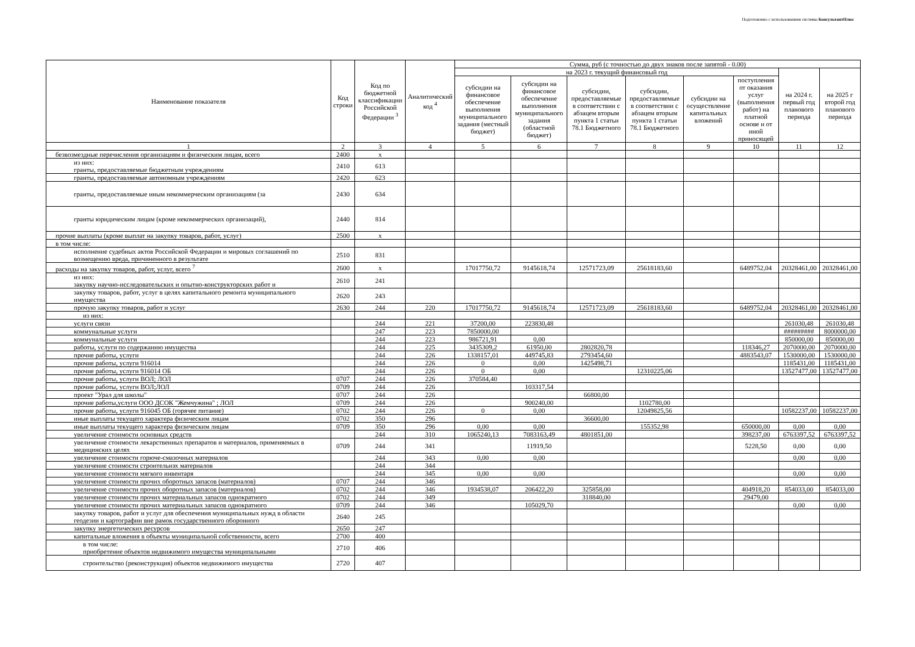Подготовлено с использованием системы КонсультантПлюс
| Наименование показателя | Код строки | Код по бюджетной классификации Российской Федерации <sup>3</sup> | Аналитический код <sup>4</sup> | Сумма, руб (с точностью до двух знаков после запятой - 0.00) | | | | | | | |
| --- | --- | --- | --- | --- | --- | --- | --- | --- | --- | --- | --- |
| | | | | на 2023 г. текущий финансовый год | | | | | | на 2024 г. первый год планового периода | на 2025 г второй год планового периода |
| | | | | субсидии на финансовое обеспечение выполнения муниципального задания (местный бюджет) | субсидии на финансовое обеспечение выполнения муниципального задания (областной бюджет) | субсидии, предоставляемые в соответствии с абзацем вторым пункта 1 статьи 78.1 Бюджетного | субсидии, предоставляемые в соответствии с абзацем вторым пункта 1 статьи 78.1 Бюджетного | субсидии на осуществление капитальных вложений | поступления от оказания услуг (выполнения работ) на платной основе и от иной приносящей | | |
| 1 | 2 | 3 | 4 | 5 | 6 | 7 | 8 | 9 | 10 | 11 | 12 |
| безвозмездные перечисления организациям и физическим лицам, всего | 2400 | x | | | | | | | | | |
| из них: гранты, предоставляемые бюджетным учреждениям | 2410 | 613 | | | | | | | | | |
| гранты, предоставляемые автономным учреждениям | 2420 | 623 | | | | | | | | | |
| гранты, предоставляемые иным некоммерческим организациям (за | 2430 | 634 | | | | | | | | | |
| гранты юридическим лицам (кроме некоммерческих организаций), | 2440 | 814 | | | | | | | | | |
| прочие выплаты (кроме выплат на закупку товаров, работ, услуг) | 2500 | x | | | | | | | | | |
| в том числе: | | | | | | | | | | | |
| исполнение судебных актов Российской Федерации и мировых соглашений по возмещению вреда, причиненного в результате | 2510 | 831 | | | | | | | | | |
| расходы на закупку товаров, работ, услуг, всего <sup>7</sup> | 2600 | x | | 17017750,72 | 9145618,74 | 12571723,09 | 25618183,60 | | 6489752,04 | 20328461,00 | 20328461,00 |
| из них: закупку научно-исследовательских и опытно-конструкторских работ и | 2610 | 241 | | | | | | | | | |
| закупку товаров, работ, услуг в целях капитального ремонта муниципального имущества | 2620 | 243 | | | | | | | | | |
| прочую закупку товаров, работ и услуг | 2630 | 244 | 220 | 17017750,72 | 9145618,74 | 12571723,09 | 25618183,60 | | 6489752,04 | 20328461,00 | 20328461,00 |
| из них: | | | | | | | | | | | |
| услуги связи | | 244 | 221 | 37200,00 | 223830,48 | | | | | 261030,48 | 261030,48 |
| коммунальные услуги | | 247 | 223 | 7850000,00 | | | | | | ######### | 8000000,00 |
| коммунальные услуги | | 244 | 223 | 986721,91 | 0,00 | | | | | 850000,00 | 850000,00 |
| работы, услуги по содержанию имущества | | 244 | 225 | 3435309,2 | 61950,00 | 2802820,78 | | | 118346,27 | 2070000,00 | 2070000,00 |
| прочие работы, услуги | | 244 | 226 | 1338157,01 | 449745,83 | 2793454,60 | | | 4883543,07 | 1530000,00 | 1530000,00 |
| прочие работы, услуги 916014 | | 244 | 226 | 0 | 0,00 | 1425498,71 | | | | 1185431,00 | 1185431,00 |
| прочие работы, услуги 916014 ОБ | | 244 | 226 | 0 | 0,00 | | 12310225,06 | | | 13527477,00 | 13527477,00 |
| прочие работы, услуги ВОЛ; ЛОЛ | 0707 | 244 | 226 | 370584,40 | | | | | | | |
| прочие работы, услуги ВОЛ;ЛОЛ | 0709 | 244 | 226 | | 103317,54 | | | | | | |
| проект "Урал для школы" | 0707 | 244 | 226 | | | 66800,00 | | | | | |
| прочие работы,услуги ООО ДСОК "Жемчужина" ; ЛОЛ | 0709 | 244 | 226 | | 900240,00 | | 1102780,00 | | | | |
| прочие работы, услуги 916045 ОБ (горячее питание) | 0702 | 244 | 226 | 0 | 0,00 | | 12049825,56 | | | 10582237,00 | 10582237,00 |
| иные выплаты текущего характера физическим лицам | 0702 | 350 | 296 | | | 36600,00 | | | | | |
| иные выплаты текущего характера физическим лицам | 0709 | 350 | 296 | 0,00 | 0,00 | | 155352,98 | | 650000,00 | 0,00 | 0,00 |
| увеличение стоимости основных средств | | 244 | 310 | 1065240,13 | 7083163,49 | 4801851,00 | | | 398237,00 | 6763397,52 | 6763397,52 |
| увеличение стоимости лекарственных препаратов и материалов, применяемых в медицинских целях | 0709 | 244 | 341 | | 11919,50 | | | | 5228,50 | 0,00 | 0,00 |
| увеличение стоимости горюче-смазочных материалов | | 244 | 343 | 0,00 | 0,00 | | | | | 0,00 | 0,00 |
| увеличение стоимости строительнэх материалов | | 244 | 344 | | | | | | | | |
| увеличение стоимости мягкого инвентаря | | 244 | 345 | 0,00 | 0,00 | | | | | 0,00 | 0,00 |
| увеличение стоимости прочих оборотных запасов (материалов) | 0707 | 244 | 346 | | | | | | | | |
| увеличение стоимости прочих оборотных запасов (материалов) | 0702 | 244 | 346 | 1934538,07 | 206422,20 | 325858,00 | | | 404918,20 | 854033,00 | 854033,00 |
| увеличение стоимости прочих материальных запасов однократного | 0702 | 244 | 349 | | | 318840,00 | | | 29479,00 | | |
| увеличение стоимости прочих материальных запасов однократного | 0709 | 244 | 346 | | 105029,70 | | | | | 0,00 | 0,00 |
| закупку товаров, работ и услуг для обеспечения муниципальных нужд в области геодезии и картографии вне рамок государственного оборонного | 2640 | 245 | | | | | | | | | |
| закупку энергетических ресурсов | 2650 | 247 | | | | | | | | | |
| капитальные вложения в объекты муниципальной собственности, всего | 2700 | 400 | | | | | | | | | |
| в том числе: приобретение объектов недвижимого имущества муниципальными | 2710 | 406 | | | | | | | | | |
| строительство (реконструкция) объектов недвижимого имущества | 2720 | 407 | | | | | | | | | |